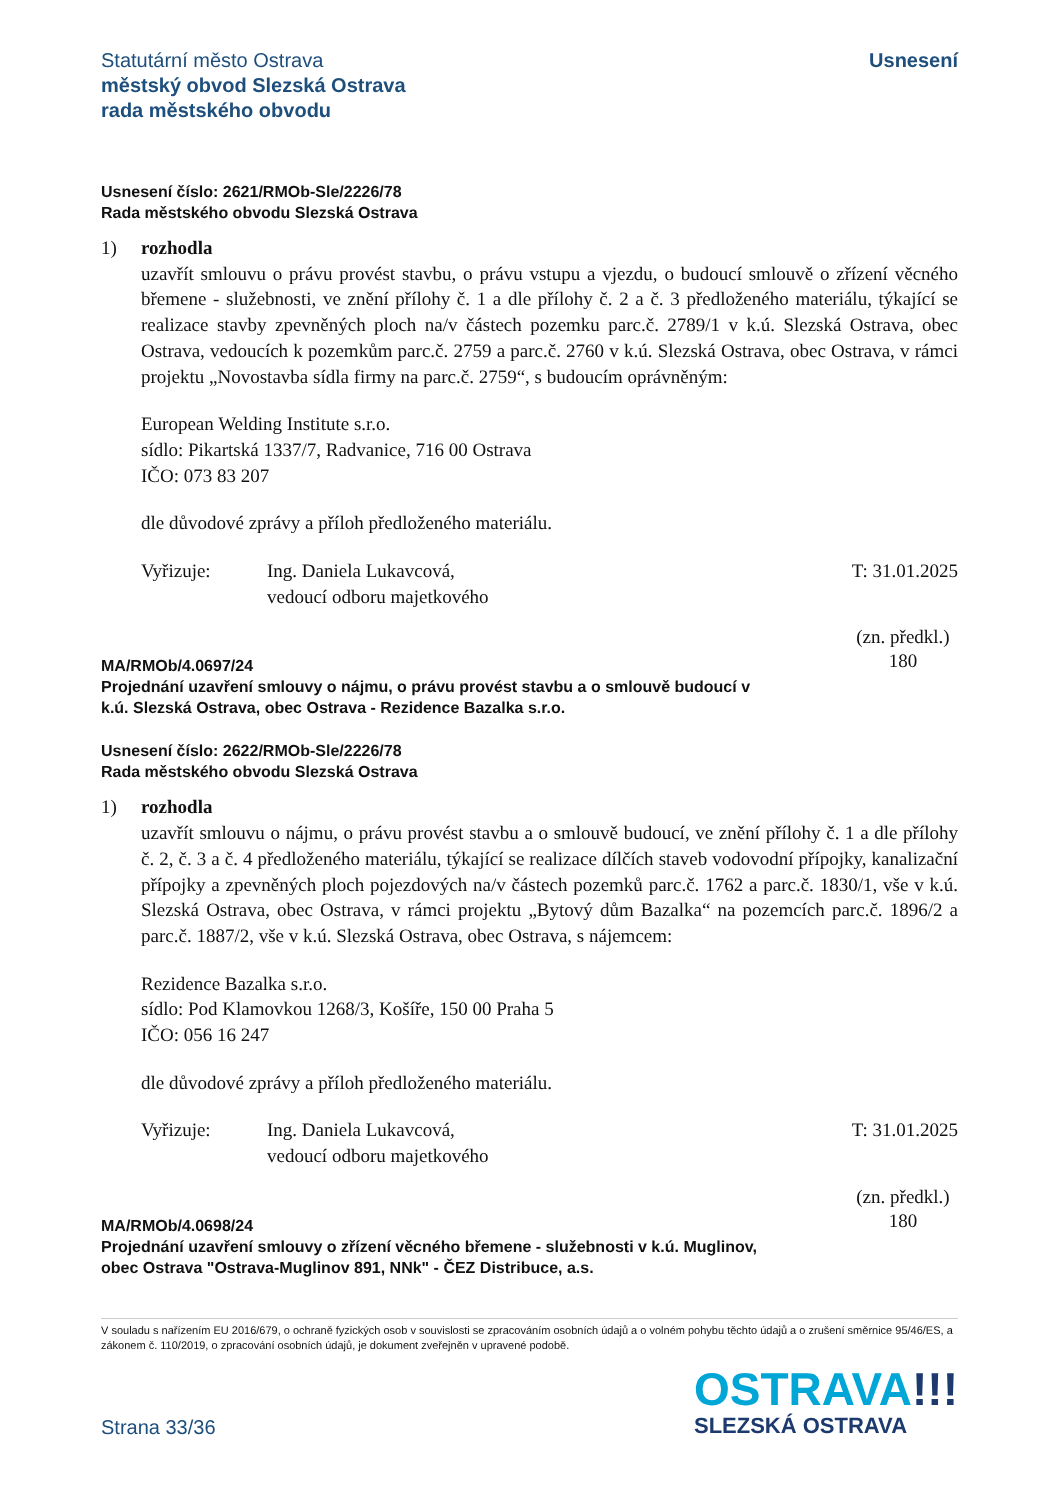Statutární město Ostrava
městský obvod Slezská Ostrava
rada městského obvodu
Usnesení
Usnesení číslo: 2621/RMOb-Sle/2226/78
Rada městského obvodu Slezská Ostrava
1) rozhodla
uzavřít smlouvu o právu provést stavbu, o právu vstupu a vjezdu, o budoucí smlouvě o zřízení věcného břemene - služebnosti, ve znění přílohy č. 1 a dle přílohy č. 2 a č. 3 předloženého materiálu, týkající se realizace stavby zpevněných ploch na/v částech pozemku parc.č. 2789/1 v k.ú. Slezská Ostrava, obec Ostrava, vedoucích k pozemkům parc.č. 2759 a parc.č. 2760 v k.ú. Slezská Ostrava, obec Ostrava, v rámci projektu „Novostavba sídla firmy na parc.č. 2759“, s budoucím oprávněným:
European Welding Institute s.r.o.
sídlo: Pikartská 1337/7, Radvanice, 716 00 Ostrava
IČO: 073 83 207
dle důvodové zprávy a příloh předloženého materiálu.
Vyřizuje: Ing. Daniela Lukavcová,
vedoucí odboru majetkového
T: 31.01.2025
MA/RMOb/4.0697/24
Projednání uzavření smlouvy o nájmu, o právu provést stavbu a o smlouvě budoucí v
k.ú. Slezská Ostrava, obec Ostrava - Rezidence Bazalka s.r.o.
(zn. předkl.)
180
Usnesení číslo: 2622/RMOb-Sle/2226/78
Rada městského obvodu Slezská Ostrava
1) rozhodla
uzavřít smlouvu o nájmu, o právu provést stavbu a o smlouvě budoucí, ve znění přílohy č. 1 a dle přílohy č. 2, č. 3 a č. 4 předloženého materiálu, týkající se realizace dílčích staveb vodovodní přípojky, kanalizační přípojky a zpevněných ploch pojezdových na/v částech pozemků parc.č. 1762 a parc.č. 1830/1, vše v k.ú. Slezská Ostrava, obec Ostrava, v rámci projektu „Bytový dům Bazalka“ na pozemcích parc.č. 1896/2 a parc.č. 1887/2, vše v k.ú. Slezská Ostrava, obec Ostrava, s nájemcem:
Rezidence Bazalka s.r.o.
sídlo: Pod Klamovkou 1268/3, Košíře, 150 00 Praha 5
IČO: 056 16 247
dle důvodové zprávy a příloh předloženého materiálu.
Vyřizuje: Ing. Daniela Lukavcová,
vedoucí odboru majetkového
T: 31.01.2025
MA/RMOb/4.0698/24
Projednání uzavření smlouvy o zřízení věcného břemene - služebnosti v k.ú. Muglinov,
obec Ostrava "Ostrava-Muglinov 891, NNk" - ČEZ Distribuce, a.s.
(zn. předkl.)
180
V souladu s nařízením EU 2016/679, o ochraně fyzických osob v souvislosti se zpracováním osobních údajů a o volném pohybu těchto údajů a o zrušení směrnice 95/46/ES, a zákonem č. 110/2019, o zpracování osobních údajů, je dokument zveřejněn v upravené podobě.
Strana 33/36
OSTRAVA!!!
SLEZSKÁ OSTRAVA